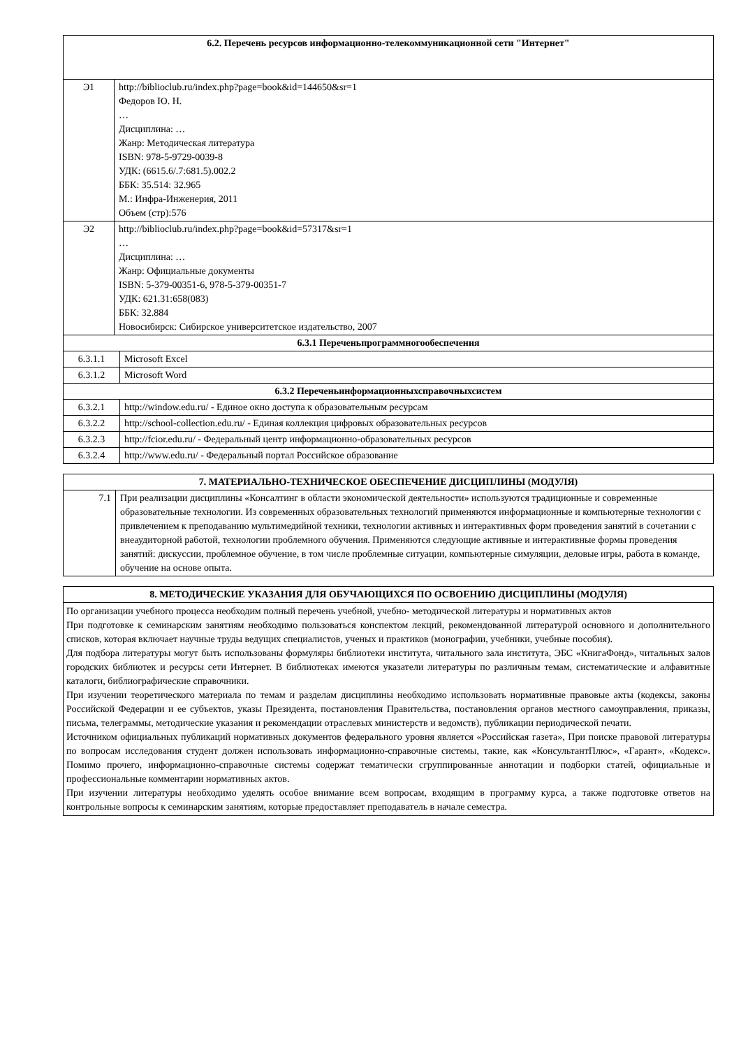| 6.2. Перечень ресурсов информационно-телекоммуникационной сети "Интернет" | |
| --- | --- |
| Э1 | http://biblioclub.ru/index.php?page=book&id=144650&sr=1 Федоров Ю. Н. … Дисциплина: … Жанр: Методическая литература ISBN: 978-5-9729-0039-8 УДК: (6615.6/.7:681.5).002.2 ББК: 35.514: 32.965 М.: Инфра-Инженерия, 2011 Объем (стр):576 |
| Э2 | http://biblioclub.ru/index.php?page=book&id=57317&sr=1 … Дисциплина: … Жанр: Официальные документы ISBN: 5-379-00351-6, 978-5-379-00351-7 УДК: 621.31:658(083) ББК: 32.884 Новосибирск: Сибирское университетское издательство, 2007 |
| 6.3.1 Переченьпрограммногообеспечения | |
| --- | --- |
| 6.3.1.1 | Microsoft Excel |
| 6.3.1.2 | Microsoft Word |
| 6.3.2 Переченьинформационныхсправочныхсистем | |
| 6.3.2.1 | http://window.edu.ru/ - Единое окно доступа к образовательным ресурсам |
| 6.3.2.2 | http://school-collection.edu.ru/ - Единая коллекция цифровых образовательных ресурсов |
| 6.3.2.3 | http://fcior.edu.ru/ - Федеральный центр информационно-образовательных ресурсов |
| 6.3.2.4 | http://www.edu.ru/ - Федеральный портал Российское образование |
| 7. МАТЕРИАЛЬНО-ТЕХНИЧЕСКОЕ ОБЕСПЕЧЕНИЕ ДИСЦИПЛИНЫ (МОДУЛЯ) | |
| --- | --- |
| 7.1 | При реализации дисциплины «Консалтинг в области экономической деятельности» используются традиционные и современные образовательные технологии. Из современных образовательных технологий применяются информационные и компьютерные технологии с привлечением к преподаванию мультимедийной техники, технологии активных и интерактивных форм проведения занятий в сочетании с внеаудиторной работой, технологии проблемного обучения. Применяются следующие активные и интерактивные формы проведения занятий: дискуссии, проблемное обучение, в том числе проблемные ситуации, компьютерные симуляции, деловые игры, работа в команде, обучение на основе опыта. |
| 8. МЕТОДИЧЕСКИЕ УКАЗАНИЯ ДЛЯ ОБУЧАЮЩИХСЯ ПО ОСВОЕНИЮ ДИСЦИПЛИНЫ (МОДУЛЯ) |
| --- |
| По организации учебного процесса необходим полный перечень учебной, учебно- методической литературы и нормативных актов При подготовке к семинарским занятиям необходимо пользоваться конспектом лекций, рекомендованной литературой основного и дополнительного списков, которая включает научные труды ведущих специалистов, ученых и практиков (монографии, учебники, учебные пособия). Для подбора литературы могут быть использованы формуляры библиотеки института, читального зала института, ЭБС «КнигаФонд», читальных залов городских библиотек и ресурсы сети Интернет. В библиотеках имеются указатели литературы по различным темам, систематические и алфавитные каталоги, библиографические справочники. При изучении теоретического материала по темам и разделам дисциплины необходимо использовать нормативные правовые акты (кодексы, законы Российской Федерации и ее субъектов, указы Президента, постановления Правительства, постановления органов местного самоуправления, приказы, письма, телеграммы, методические указания и рекомендации отраслевых министерств и ведомств), публикации периодической печати. Источником официальных публикаций нормативных документов федерального уровня является «Российская газета», При поиске правовой литературы по вопросам исследования студент должен использовать информационно-справочные системы, такие, как «КонсультантПлюс», «Гарант», «Кодекс». Помимо прочего, информационно-справочные системы содержат тематически сгруппированные аннотации и подборки статей, официальные и профессиональные комментарии нормативных актов. При изучении литературы необходимо уделять особое внимание всем вопросам, входящим в программу курса, а также подготовке ответов на контрольные вопросы к семинарским занятиям, которые предоставляет преподаватель в начале семестра. |